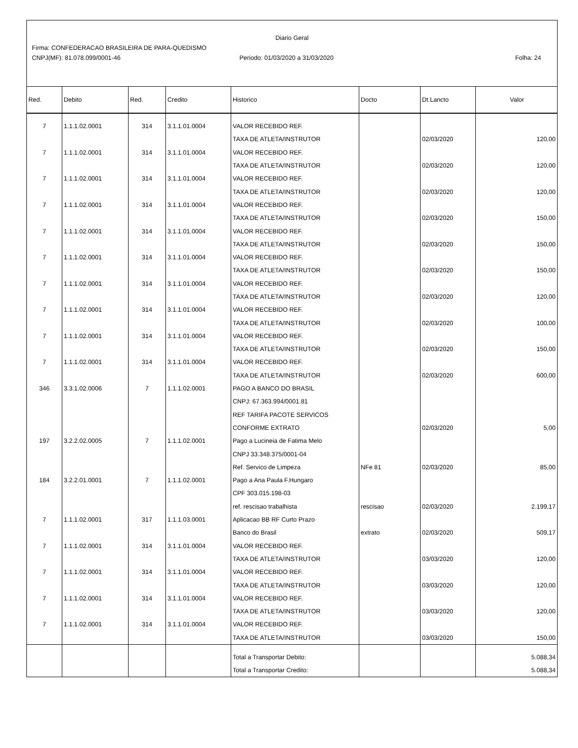Diario Geral
Firma: CONFEDERACAO BRASILEIRA DE PARA-QUEDISMO
CNPJ(MF): 81.078.099/0001-46 Periodo: 01/03/2020 a 31/03/2020
Folha: 24
| Red. | Debito | Red. | Credito | Historico | Docto | Dt.Lancto | Valor |
| --- | --- | --- | --- | --- | --- | --- | --- |
| 7 | 1.1.1.02.0001 | 314 | 3.1.1.01.0004 | VALOR RECEBIDO REF. | | | |
| | | | | TAXA DE ATLETA/INSTRUTOR | | 02/03/2020 | 120,00 |
| 7 | 1.1.1.02.0001 | 314 | 3.1.1.01.0004 | VALOR RECEBIDO REF. | | | |
| | | | | TAXA DE ATLETA/INSTRUTOR | | 02/03/2020 | 120,00 |
| 7 | 1.1.1.02.0001 | 314 | 3.1.1.01.0004 | VALOR RECEBIDO REF. | | | |
| | | | | TAXA DE ATLETA/INSTRUTOR | | 02/03/2020 | 120,00 |
| 7 | 1.1.1.02.0001 | 314 | 3.1.1.01.0004 | VALOR RECEBIDO REF. | | | |
| | | | | TAXA DE ATLETA/INSTRUTOR | | 02/03/2020 | 150,00 |
| 7 | 1.1.1.02.0001 | 314 | 3.1.1.01.0004 | VALOR RECEBIDO REF. | | | |
| | | | | TAXA DE ATLETA/INSTRUTOR | | 02/03/2020 | 150,00 |
| 7 | 1.1.1.02.0001 | 314 | 3.1.1.01.0004 | VALOR RECEBIDO REF. | | | |
| | | | | TAXA DE ATLETA/INSTRUTOR | | 02/03/2020 | 150,00 |
| 7 | 1.1.1.02.0001 | 314 | 3.1.1.01.0004 | VALOR RECEBIDO REF. | | | |
| | | | | TAXA DE ATLETA/INSTRUTOR | | 02/03/2020 | 120,00 |
| 7 | 1.1.1.02.0001 | 314 | 3.1.1.01.0004 | VALOR RECEBIDO REF. | | | |
| | | | | TAXA DE ATLETA/INSTRUTOR | | 02/03/2020 | 100,00 |
| 7 | 1.1.1.02.0001 | 314 | 3.1.1.01.0004 | VALOR RECEBIDO REF. | | | |
| | | | | TAXA DE ATLETA/INSTRUTOR | | 02/03/2020 | 150,00 |
| 7 | 1.1.1.02.0001 | 314 | 3.1.1.01.0004 | VALOR RECEBIDO REF. | | | |
| | | | | TAXA DE ATLETA/INSTRUTOR | | 02/03/2020 | 600,00 |
| 346 | 3.3.1.02.0006 | 7 | 1.1.1.02.0001 | PAGO A BANCO DO BRASIL | | | |
| | | | | CNPJ: 67.363.994/0001.81 | | | |
| | | | | REF TARIFA PACOTE SERVICOS | | | |
| | | | | CONFORME EXTRATO | | 02/03/2020 | 5,00 |
| 197 | 3.2.2.02.0005 | 7 | 1.1.1.02.0001 | Pago a Lucineia de Fatima Melo | | | |
| | | | | CNPJ 33.348.375/0001-04 | | | |
| | | | | Ref. Servico de Limpeza | NFe 81 | 02/03/2020 | 85,00 |
| 184 | 3.2.2.01.0001 | 7 | 1.1.1.02.0001 | Pago a Ana Paula F.Hungaro | | | |
| | | | | CPF 303.015.198-03 | | | |
| | | | | ref. rescisao trabalhista | rescisao | 02/03/2020 | 2.199,17 |
| 7 | 1.1.1.02.0001 | 317 | 1.1.1.03.0001 | Aplicacao BB RF Curto Prazo | | | |
| | | | | Banco do Brasil | extrato | 02/03/2020 | 509,17 |
| 7 | 1.1.1.02.0001 | 314 | 3.1.1.01.0004 | VALOR RECEBIDO REF. | | | |
| | | | | TAXA DE ATLETA/INSTRUTOR | | 03/03/2020 | 120,00 |
| 7 | 1.1.1.02.0001 | 314 | 3.1.1.01.0004 | VALOR RECEBIDO REF. | | | |
| | | | | TAXA DE ATLETA/INSTRUTOR | | 03/03/2020 | 120,00 |
| 7 | 1.1.1.02.0001 | 314 | 3.1.1.01.0004 | VALOR RECEBIDO REF. | | | |
| | | | | TAXA DE ATLETA/INSTRUTOR | | 03/03/2020 | 120,00 |
| 7 | 1.1.1.02.0001 | 314 | 3.1.1.01.0004 | VALOR RECEBIDO REF. | | | |
| | | | | TAXA DE ATLETA/INSTRUTOR | | 03/03/2020 | 150,00 |
| | | | | Total a Transportar Debito: | | | 5.088,34 |
| | | | | Total a Transportar Credito: | | | 5.088,34 |